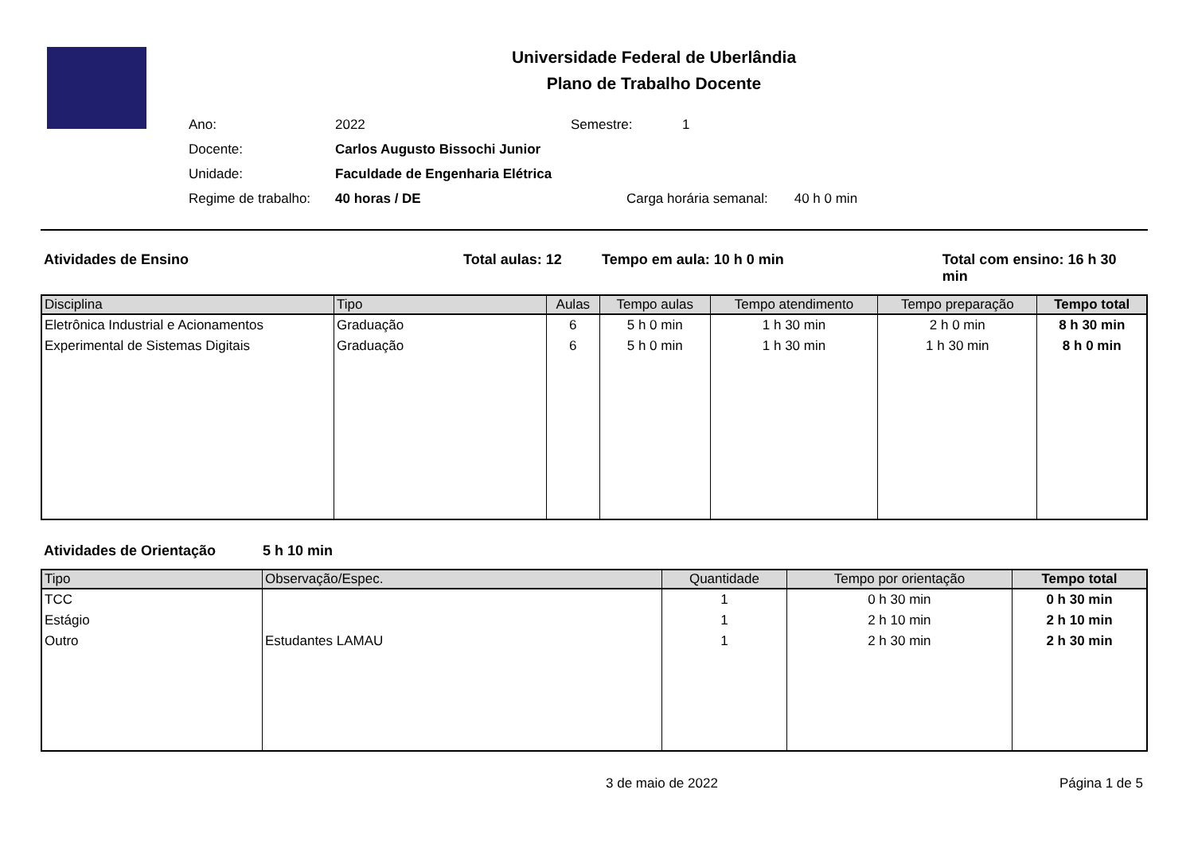Universidade Federal de Uberlândia
Plano de Trabalho Docente
Ano:
2022
Semestre:
1
Docente:
Carlos Augusto Bissochi Junior
Unidade:
Faculdade de Engenharia Elétrica
Regime de trabalho:
40 horas / DE
Carga horária semanal: 40 h 0 min
Atividades de Ensino Total aulas: 12 Tempo em aula: 10 h 0 min Total com ensino: 16 h 30 min
| Disciplina | Tipo | Aulas | Tempo aulas | Tempo atendimento | Tempo preparação | Tempo total |
| --- | --- | --- | --- | --- | --- | --- |
| Eletrônica Industrial e Acionamentos | Graduação | 6 | 5 h 0 min | 1 h 30 min | 2 h 0 min | 8 h 30 min |
| Experimental de Sistemas Digitais | Graduação | 6 | 5 h 0 min | 1 h 30 min | 1 h 30 min | 8 h 0 min |
Atividades de Orientação 5 h 10 min
| Tipo | Observação/Espec. | Quantidade | Tempo por orientação | Tempo total |
| --- | --- | --- | --- | --- |
| TCC | | 1 | 0 h 30 min | 0 h 30 min |
| Estágio | | 1 | 2 h 10 min | 2 h 10 min |
| Outro | Estudantes LAMAU | 1 | 2 h 30 min | 2 h 30 min |
3 de maio de 2022 Página 1 de 5